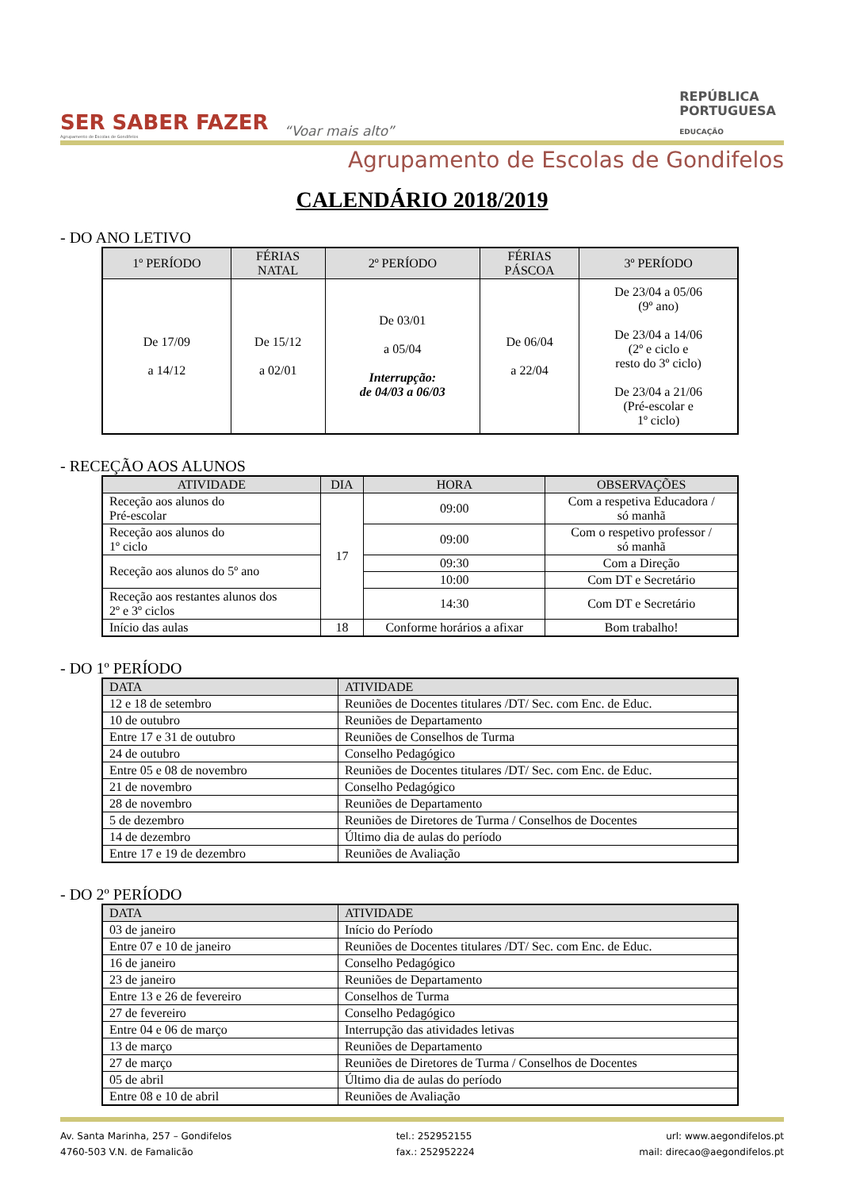SER SABER FAZER
Agrupamento de Escolas de Gondifelos
“Voar mais alto”
REPÚBLICA
PORTUGUESA
EDUCAÇÃO
Agrupamento de Escolas de Gondifelos
CALENDÁRIO 2018/2019
- DO ANO LETIVO
| 1º PERÍODO | FÉRIAS NATAL | 2º PERÍODO | FÉRIAS PÁSCOA | 3º PERÍODO |
| --- | --- | --- | --- | --- |
| De 17/09 a 14/12 | De 15/12 a 02/01 | De 03/01 a 05/04 Interrupção: de 04/03 a 06/03 | De 06/04 a 22/04 | De 23/04 a 05/06 (9º ano) De 23/04 a 14/06 (2º e ciclo e resto do 3º ciclo) De 23/04 a 21/06 (Pré-escolar e 1º ciclo) |
- RECEÇÃO AOS ALUNOS
| ATIVIDADE | DIA | HORA | OBSERVAÇÕES |
| --- | --- | --- | --- |
| Receção aos alunos do Pré-escolar | 17 | 09:00 | Com a respetiva Educadora / só manhã |
| Receção aos alunos do 1º ciclo | | 09:00 | Com o respetivo professor / só manhã |
| Receção aos alunos do 5º ano | | 09:30 | Com a Direção |
| | | 10:00 | Com DT e Secretário |
| Receção aos restantes alunos dos 2º e 3º ciclos | | 14:30 | Com DT e Secretário |
| Início das aulas | 18 | Conforme horários a afixar | Bom trabalho! |
- DO 1º PERÍODO
| DATA | ATIVIDADE |
| --- | --- |
| 12 e 18 de setembro | Reuniões de Docentes titulares /DT/ Sec. com Enc. de Educ. |
| 10 de outubro | Reuniões de Departamento |
| Entre 17 e 31 de outubro | Reuniões de Conselhos de Turma |
| 24 de outubro | Conselho Pedagógico |
| Entre 05 e 08 de novembro | Reuniões de Docentes titulares /DT/ Sec. com Enc. de Educ. |
| 21 de novembro | Conselho Pedagógico |
| 28 de novembro | Reuniões de Departamento |
| 5 de dezembro | Reuniões de Diretores de Turma / Conselhos de Docentes |
| 14 de dezembro | Último dia de aulas do período |
| Entre 17 e 19 de dezembro | Reuniões de Avaliação |
- DO 2º PERÍODO
| DATA | ATIVIDADE |
| --- | --- |
| 03 de janeiro | Início do Período |
| Entre 07 e 10 de janeiro | Reuniões de Docentes titulares /DT/ Sec. com Enc. de Educ. |
| 16 de janeiro | Conselho Pedagógico |
| 23 de janeiro | Reuniões de Departamento |
| Entre 13 e 26 de fevereiro | Conselhos de Turma |
| 27 de fevereiro | Conselho Pedagógico |
| Entre 04 e 06 de março | Interrupção das atividades letivas |
| 13 de março | Reuniões de Departamento |
| 27 de março | Reuniões de Diretores de Turma / Conselhos de Docentes |
| 05 de abril | Último dia de aulas do período |
| Entre 08 e 10 de abril | Reuniões de Avaliação |
Av. Santa Marinha, 257 – Gondifelos
4760-503 V.N. de Famalicão
tel.: 252952155
fax.: 252952224
url: www.aegondifelos.pt
mail: direcao@aegondifelos.pt